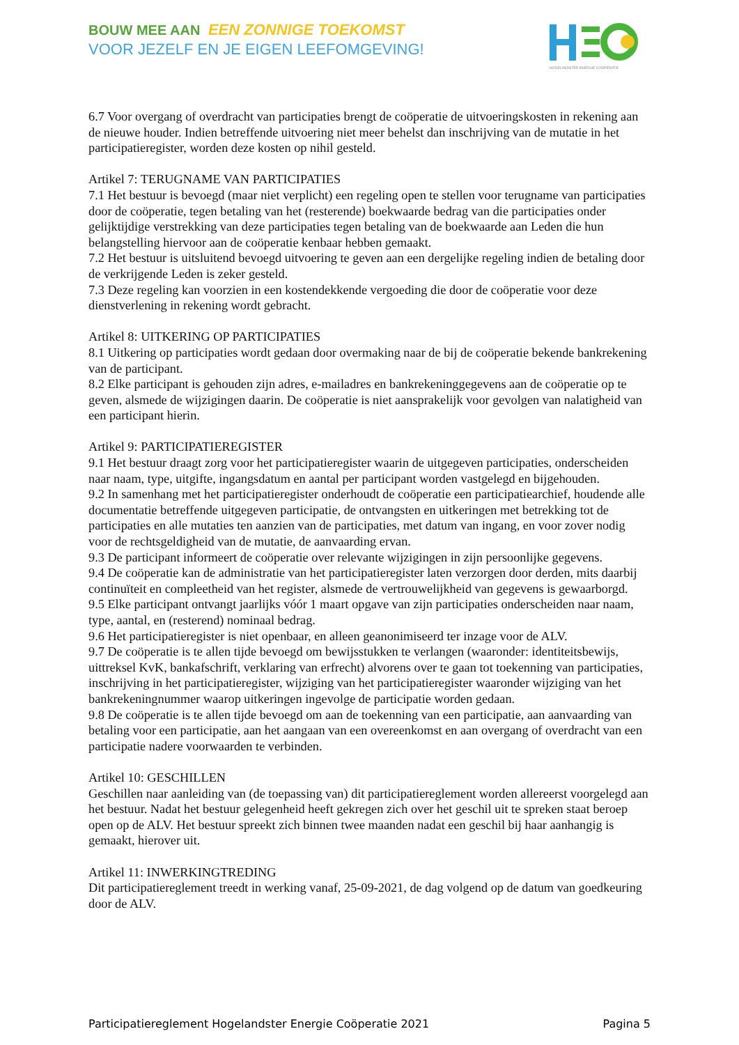BOUW MEE AAN EEN ZONNIGE TOEKOMST
VOOR JEZELF EN JE EIGEN LEEFOMGEVING!
HOGELANDSTER ENERGIE COÖPERATIE
6.7 Voor overgang of overdracht van participaties brengt de coöperatie de uitvoeringskosten in rekening aan de nieuwe houder. Indien betreffende uitvoering niet meer behelst dan inschrijving van de mutatie in het participatieregister, worden deze kosten op nihil gesteld.
Artikel 7: TERUGNAME VAN PARTICIPATIES
7.1 Het bestuur is bevoegd (maar niet verplicht) een regeling open te stellen voor terugname van participaties door de coöperatie, tegen betaling van het (resterende) boekwaarde bedrag van die participaties onder gelijktijdige verstrekking van deze participaties tegen betaling van de boekwaarde aan Leden die hun belangstelling hiervoor aan de coöperatie kenbaar hebben gemaakt.
7.2 Het bestuur is uitsluitend bevoegd uitvoering te geven aan een dergelijke regeling indien de betaling door de verkrijgende Leden is zeker gesteld.
7.3 Deze regeling kan voorzien in een kostendekkende vergoeding die door de coöperatie voor deze dienstverlening in rekening wordt gebracht.
Artikel 8: UITKERING OP PARTICIPATIES
8.1 Uitkering op participaties wordt gedaan door overmaking naar de bij de coöperatie bekende bankrekening van de participant.
8.2 Elke participant is gehouden zijn adres, e-mailadres en bankrekeninggegevens aan de coöperatie op te geven, alsmede de wijzigingen daarin. De coöperatie is niet aansprakelijk voor gevolgen van nalatigheid van een participant hierin.
Artikel 9: PARTICIPATIEREGISTER
9.1 Het bestuur draagt zorg voor het participatieregister waarin de uitgegeven participaties, onderscheiden naar naam, type, uitgifte, ingangsdatum en aantal per participant worden vastgelegd en bijgehouden.
9.2 In samenhang met het participatieregister onderhoudt de coöperatie een participatiearchief, houdende alle documentatie betreffende uitgegeven participatie, de ontvangsten en uitkeringen met betrekking tot de participaties en alle mutaties ten aanzien van de participaties, met datum van ingang, en voor zover nodig voor de rechtsgeldigheid van de mutatie, de aanvaarding ervan.
9.3 De participant informeert de coöperatie over relevante wijzigingen in zijn persoonlijke gegevens.
9.4 De coöperatie kan de administratie van het participatieregister laten verzorgen door derden, mits daarbij continuïteit en compleetheid van het register, alsmede de vertrouwelijkheid van gegevens is gewaarborgd.
9.5 Elke participant ontvangt jaarlijks vóór 1 maart opgave van zijn participaties onderscheiden naar naam, type, aantal, en (resterend) nominaal bedrag.
9.6 Het participatieregister is niet openbaar, en alleen geanonimiseerd ter inzage voor de ALV.
9.7 De coöperatie is te allen tijde bevoegd om bewijsstukken te verlangen (waaronder: identiteitsbewijs, uittreksel KvK, bankafschrift, verklaring van erfrecht) alvorens over te gaan tot toekenning van participaties, inschrijving in het participatieregister, wijziging van het participatieregister waaronder wijziging van het bankrekeningnummer waarop uitkeringen ingevolge de participatie worden gedaan.
9.8 De coöperatie is te allen tijde bevoegd om aan de toekenning van een participatie, aan aanvaarding van betaling voor een participatie, aan het aangaan van een overeenkomst en aan overgang of overdracht van een participatie nadere voorwaarden te verbinden.
Artikel 10: GESCHILLEN
Geschillen naar aanleiding van (de toepassing van) dit participatiereglement worden allereerst voorgelegd aan het bestuur. Nadat het bestuur gelegenheid heeft gekregen zich over het geschil uit te spreken staat beroep open op de ALV. Het bestuur spreekt zich binnen twee maanden nadat een geschil bij haar aanhangig is gemaakt, hierover uit.
Artikel 11: INWERKINGTREDING
Dit participatiereglement treedt in werking vanaf, 25-09-2021, de dag volgend op de datum van goedkeuring door de ALV.
Participatiereglement Hogelandster Energie Coöperatie 2021 Pagina 5